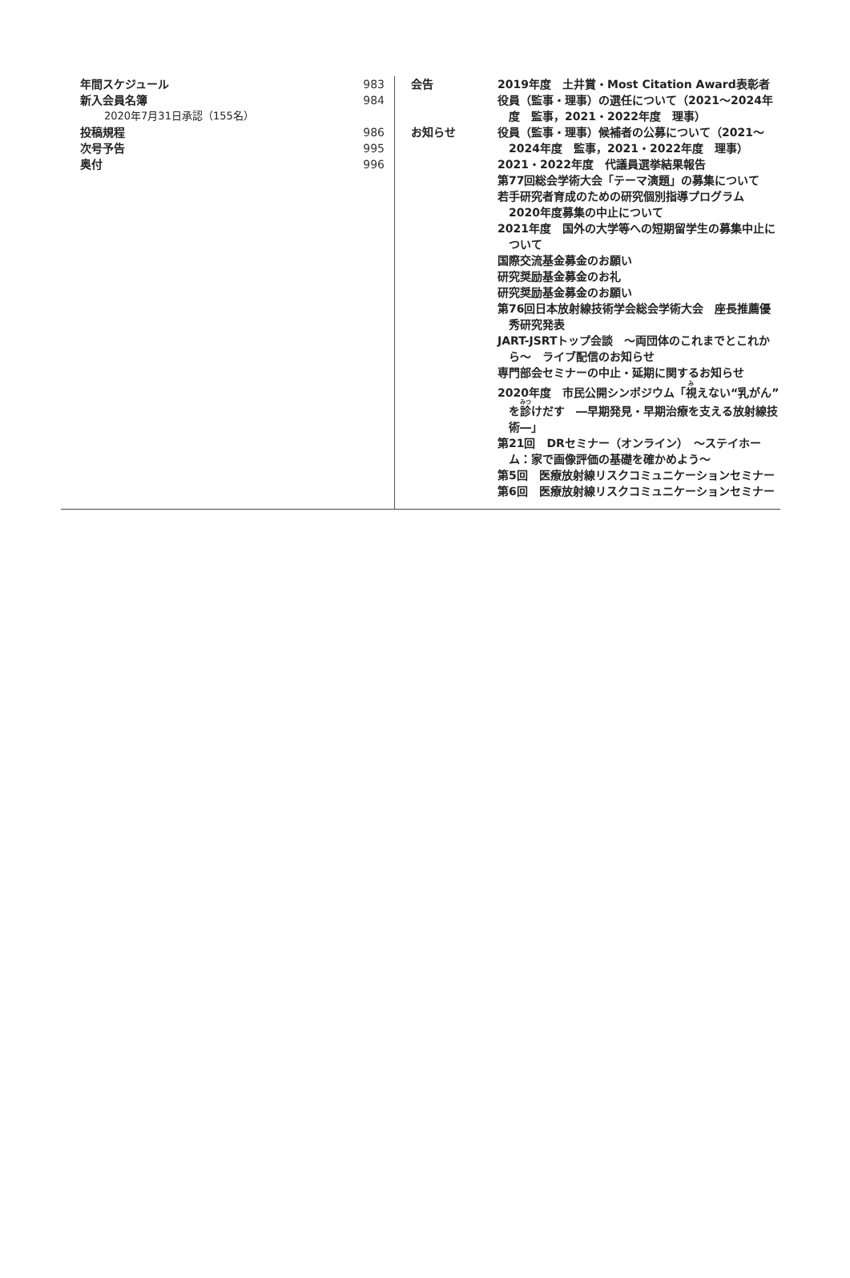年間スケジュール 983
新入会員名簿 984
2020年7月31日承認（155名）
投稿規程 986
次号予告 995
奥付 996
会告 2019年度　土井賞・Most Citation Award表彰者
役員（監事・理事）の選任について（2021～2024年度　監事，2021・2022年度　理事）
お知らせ 役員（監事・理事）候補者の公募について（2021～2024年度　監事，2021・2022年度　理事）
2021・2022年度　代議員選挙結果報告
第77回総会学術大会「テーマ演題」の募集について
若手研究者育成のための研究個別指導プログラム　2020年度募集の中止について
2021年度　国外の大学等への短期留学生の募集中止について
国際交流基金募金のお願い
研究奨励基金募金のお礼
研究奨励基金募金のお願い
第76回日本放射線技術学会総会学術大会　座長推薦優秀研究発表
JART-JSRTトップ会談　～両団体のこれまでとこれから～　ライブ配信のお知らせ
専門部会セミナーの中止・延期に関するお知らせ
2020年度　市民公開シンポジウム「視えない“乳がん”を診けだす　―早期発見・早期治療を支える放射線技術―」
第21回　DRセミナー（オンライン）　～ステイホーム：家で画像評価の基礎を確かめよう～
第5回　医療放射線リスクコミュニケーションセミナー
第6回　医療放射線リスクコミュニケーションセミナー